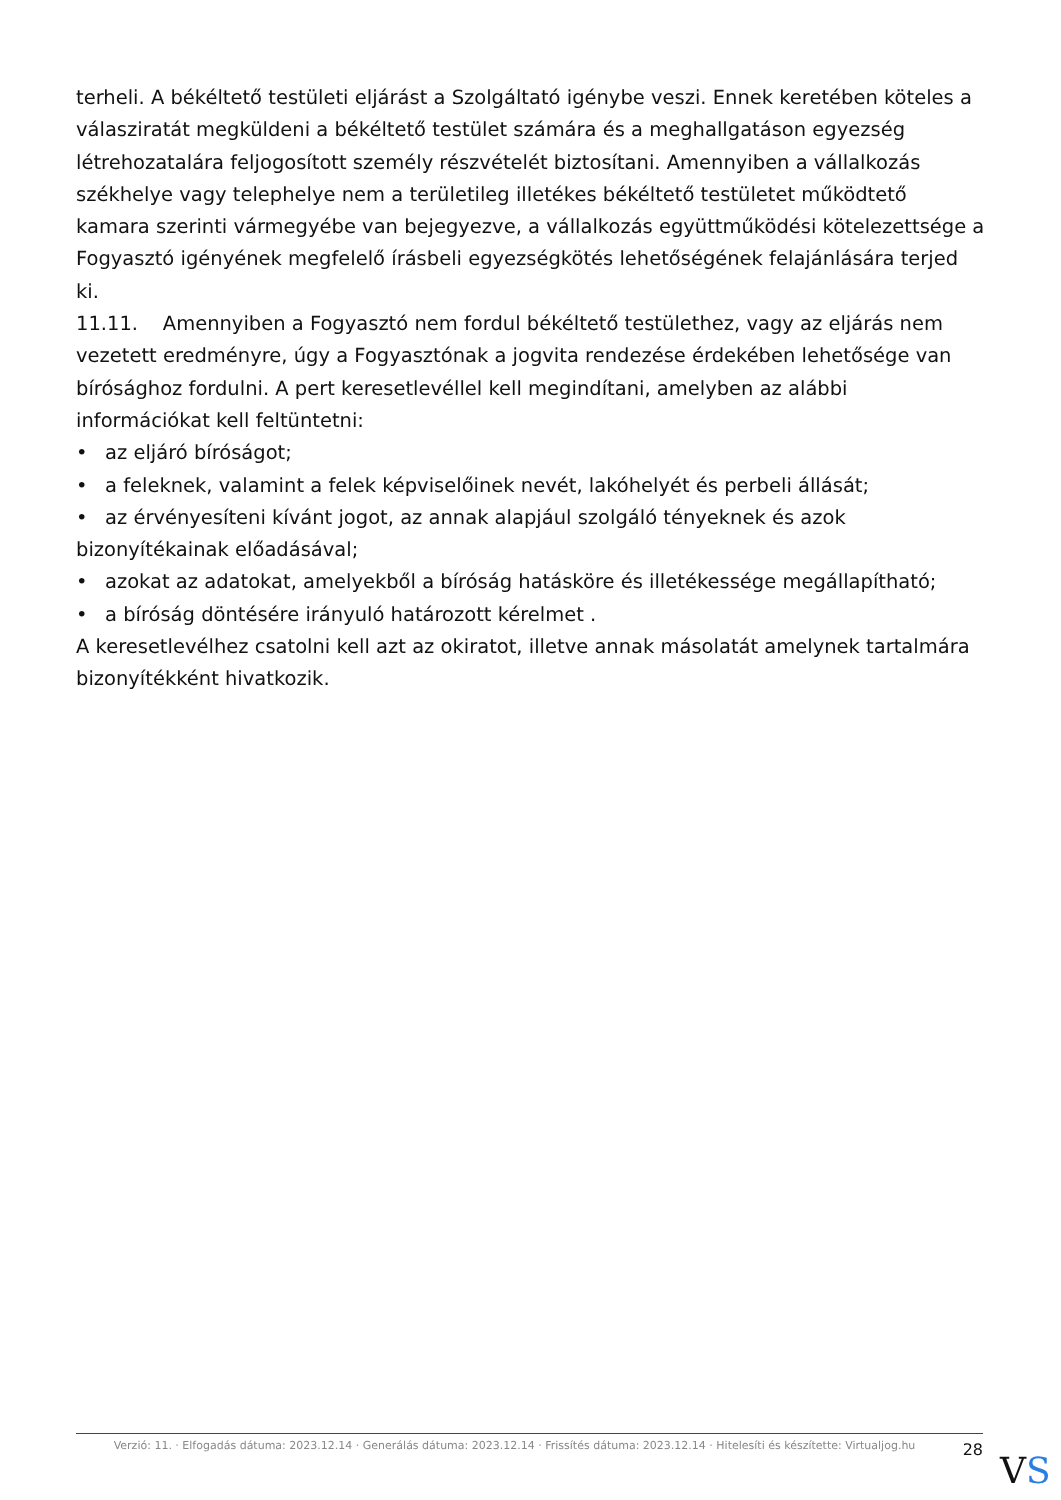terheli. A békéltető testületi eljárást a Szolgáltató igénybe veszi. Ennek keretében köteles a válasziratát megküldeni a békéltető testület számára és a meghallgatáson egyezség létrehozatalára feljogosított személy részvételét biztosítani. Amennyiben a vállalkozás székhelye vagy telephelye nem a területileg illetékes békéltető testületet működtető kamara szerinti vármegyébe van bejegyezve, a vállalkozás együttműködési kötelezettsége a Fogyasztó igényének megfelelő írásbeli egyezségkötés lehetőségének felajánlására terjed ki.
11.11. Amennyiben a Fogyasztó nem fordul békéltető testülethez, vagy az eljárás nem vezetett eredményre, úgy a Fogyasztónak a jogvita rendezése érdekében lehetősége van bírósághoz fordulni. A pert keresetlevéllel kell megindítani, amelyben az alábbi információkat kell feltüntetni:
• az eljáró bíróságot;
• a feleknek, valamint a felek képviselőinek nevét, lakóhelyét és perbeli állását;
• az érvényesíteni kívánt jogot, az annak alapjául szolgáló tényeknek és azok bizonyítékainak előadásával;
• azokat az adatokat, amelyekből a bíróság hatásköre és illetékessége megállapítható;
• a bíróság döntésére irányuló határozott kérelmet .
A keresetlevélhez csatolni kell azt az okiratot, illetve annak másolatát amelynek tartalmára bizonyítékként hivatkozik.
Verzió: 11. · Elfogadás dátuma: 2023.12.14 · Generálás dátuma: 2023.12.14 · Frissítés dátuma: 2023.12.14 · Hitelesíti és készítette: Virtualjog.hu
28
VS